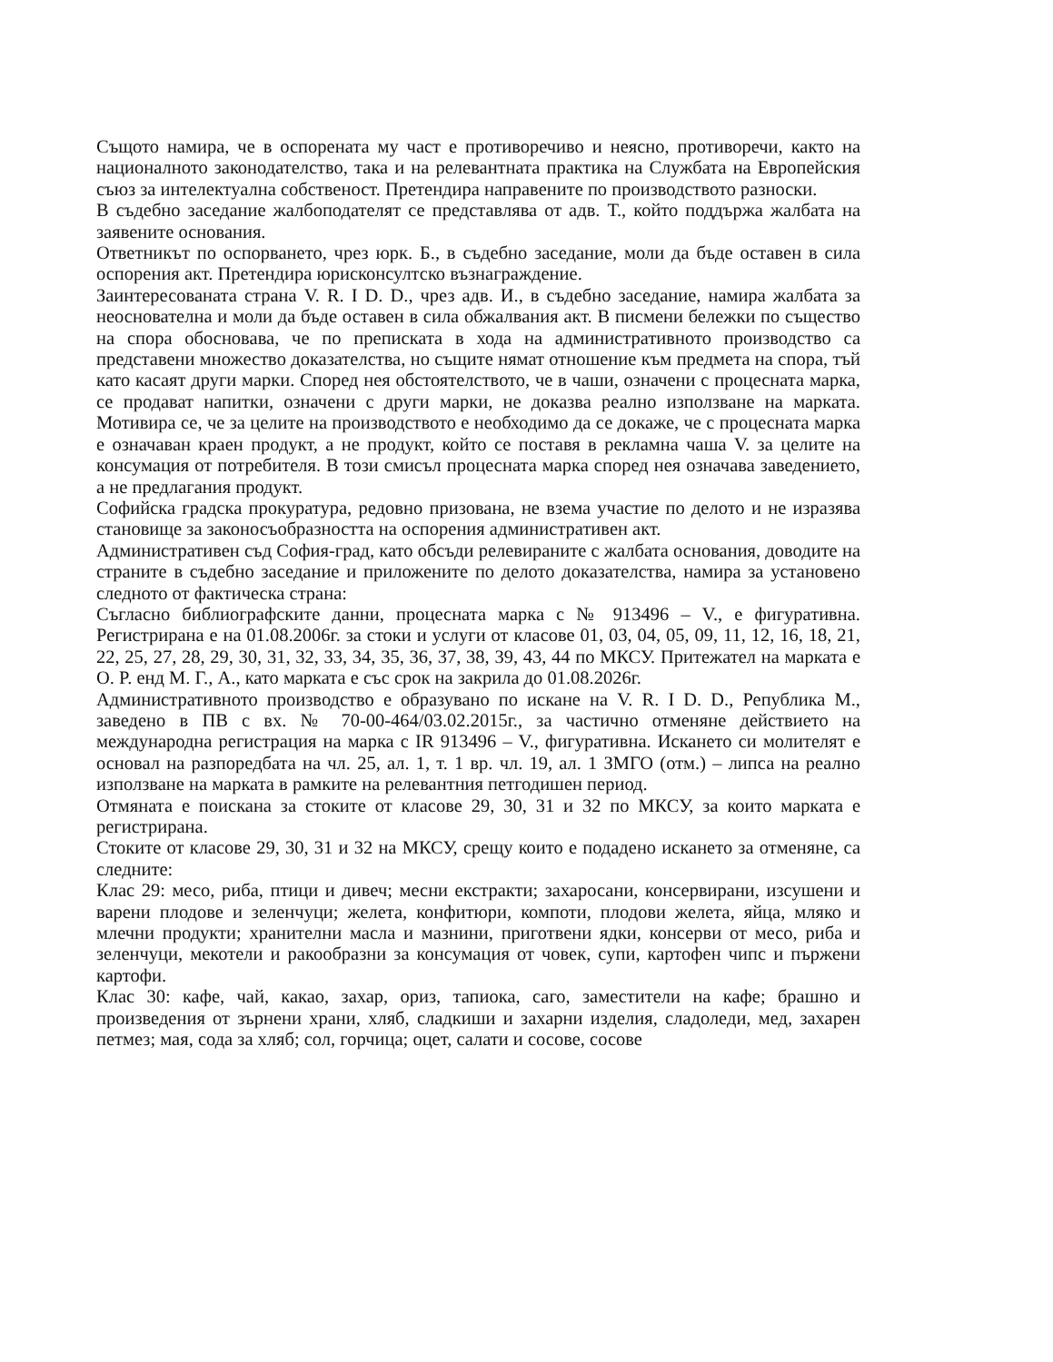Същото намира, че в оспорената му част е противоречиво и неясно, противоречи, както на националното законодателство, така и на релевантната практика на Службата на Европейския съюз за интелектуална собственост. Претендира направените по производството разноски.
В съдебно заседание жалбоподателят се представлява от адв. Т., който поддържа жалбата на заявените основания.
Ответникът по оспорването, чрез юрк. Б., в съдебно заседание, моли да бъде оставен в сила оспорения акт. Претендира юрисконсултско възнаграждение.
Заинтересованата страна V. R. I D. D., чрез адв. И., в съдебно заседание, намира жалбата за неоснователна и моли да бъде оставен в сила обжалвания акт. В писмени бележки по същество на спора обосновава, че по преписката в хода на административното производство са представени множество доказателства, но същите нямат отношение към предмета на спора, тъй като касаят други марки. Според нея обстоятелството, че в чаши, означени с процесната марка, се продават напитки, означени с други марки, не доказва реално използване на марката. Мотивира се, че за целите на производството е необходимо да се докаже, че с процесната марка е означаван краен продукт, а не продукт, който се поставя в рекламна чаша V. за целите на консумация от потребителя. В този смисъл процесната марка според нея означава заведението, а не предлагания продукт.
Софийска градска прокуратура, редовно призована, не взема участие по делото и не изразява становище за законосъобразността на оспорения административен акт.
Административен съд София-град, като обсъди релевираните с жалбата основания, доводите на страните в съдебно заседание и приложените по делото доказателства, намира за установено следното от фактическа страна:
Съгласно библиографските данни, процесната марка с № 913496 – V., е фигуративна. Регистрирана е на 01.08.2006г. за стоки и услуги от класове 01, 03, 04, 05, 09, 11, 12, 16, 18, 21, 22, 25, 27, 28, 29, 30, 31, 32, 33, 34, 35, 36, 37, 38, 39, 43, 44 по МКСУ. Притежател на марката е O. P. енд M. Г., A., като марката е със срок на закрила до 01.08.2026г.
Административното производство е образувано по искане на V. R. I D. D., Република M., заведено в ПВ с вх. № 70-00-464/03.02.2015г., за частично отменяне действието на международна регистрация на марка с IR 913496 – V., фигуративна. Искането си молителят е основал на разпоредбата на чл. 25, ал. 1, т. 1 вр. чл. 19, ал. 1 ЗМГО (отм.) – липса на реално използване на марката в рамките на релевантния петгодишен период.
Отмяната е поискана за стоките от класове 29, 30, 31 и 32 по МКСУ, за които марката е регистрирана.
Стоките от класове 29, 30, 31 и 32 на МКСУ, срещу които е подадено искането за отменяне, са следните:
Клас 29: месо, риба, птици и дивеч; месни екстракти; захаросани, консервирани, изсушени и варени плодове и зеленчуци; желета, конфитюри, компоти, плодови желета, яйца, мляко и млечни продукти; хранителни масла и мазнини, приготвени ядки, консерви от месо, риба и зеленчуци, мекотели и ракообразни за консумация от човек, супи, картофен чипс и пържени картофи.
Клас 30: кафе, чай, какао, захар, ориз, тапиока, саго, заместители на кафе; брашно и произведения от зърнени храни, хляб, сладкиши и захарни изделия, сладоледи, мед, захарен петмез; мая, сода за хляб; сол, горчица; оцет, салати и сосове, сосове